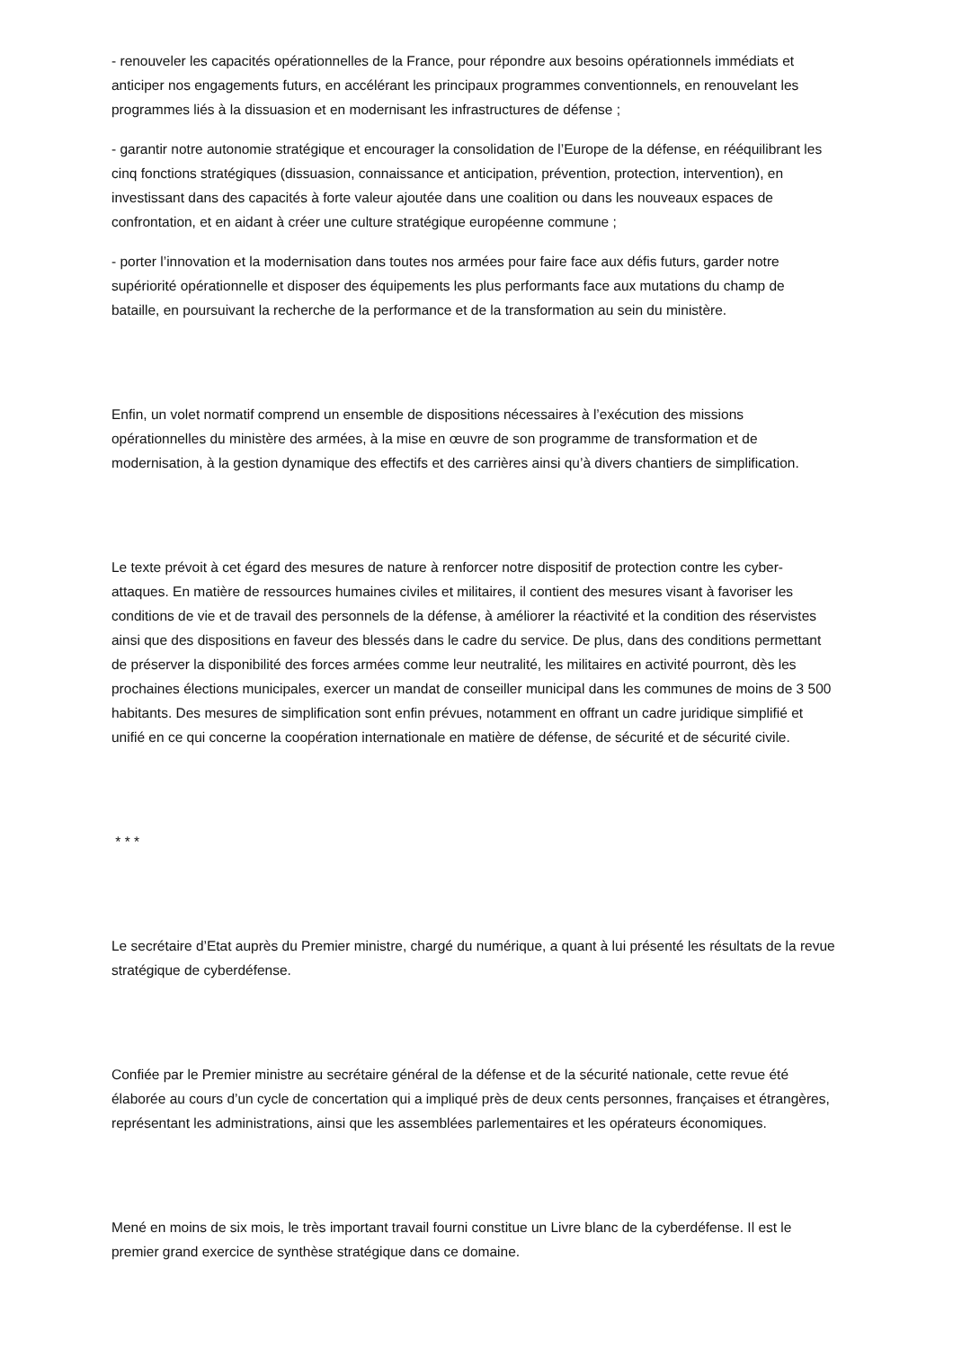- renouveler les capacités opérationnelles de la France, pour répondre aux besoins opérationnels immédiats et anticiper nos engagements futurs, en accélérant les principaux programmes conventionnels, en renouvelant les programmes liés à la dissuasion et en modernisant les infrastructures de défense ;
- garantir notre autonomie stratégique et encourager la consolidation de l’Europe de la défense, en rééquilibrant les cinq fonctions stratégiques (dissuasion, connaissance et anticipation, prévention, protection, intervention), en investissant dans des capacités à forte valeur ajoutée dans une coalition ou dans les nouveaux espaces de confrontation, et en aidant à créer une culture stratégique européenne commune ;
- porter l’innovation et la modernisation dans toutes nos armées pour faire face aux défis futurs, garder notre supériorité opérationnelle et disposer des équipements les plus performants face aux mutations du champ de bataille, en poursuivant la recherche de la performance et de la transformation au sein du ministère.
Enfin, un volet normatif comprend un ensemble de dispositions nécessaires à l’exécution des missions opérationnelles du ministère des armées, à la mise en œuvre de son programme de transformation et de modernisation, à la gestion dynamique des effectifs et des carrières ainsi qu’à divers chantiers de simplification.
Le texte prévoit à cet égard des mesures de nature à renforcer notre dispositif de protection contre les cyber-attaques. En matière de ressources humaines civiles et militaires, il contient des mesures visant à favoriser les conditions de vie et de travail des personnels de la défense, à améliorer la réactivité et la condition des réservistes ainsi que des dispositions en faveur des blessés dans le cadre du service. De plus, dans des conditions permettant de préserver la disponibilité des forces armées comme leur neutralité, les militaires en activité pourront, dès les prochaines élections municipales, exercer un mandat de conseiller municipal dans les communes de moins de 3 500 habitants. Des mesures de simplification sont enfin prévues, notamment en offrant un cadre juridique simplifié et unifié en ce qui concerne la coopération internationale en matière de défense, de sécurité et de sécurité civile.
* * *
Le secrétaire d’Etat auprès du Premier ministre, chargé du numérique, a quant à lui présenté les résultats de la revue stratégique de cyberdéfense.
Confiée par le Premier ministre au secrétaire général de la défense et de la sécurité nationale, cette revue été élaborée au cours d’un cycle de concertation qui a impliqué près de deux cents personnes, françaises et étrangères, représentant les administrations, ainsi que les assemblées parlementaires et les opérateurs économiques.
Mené en moins de six mois, le très important travail fourni constitue un Livre blanc de la cyberdéfense. Il est le premier grand exercice de synthèse stratégique dans ce domaine.